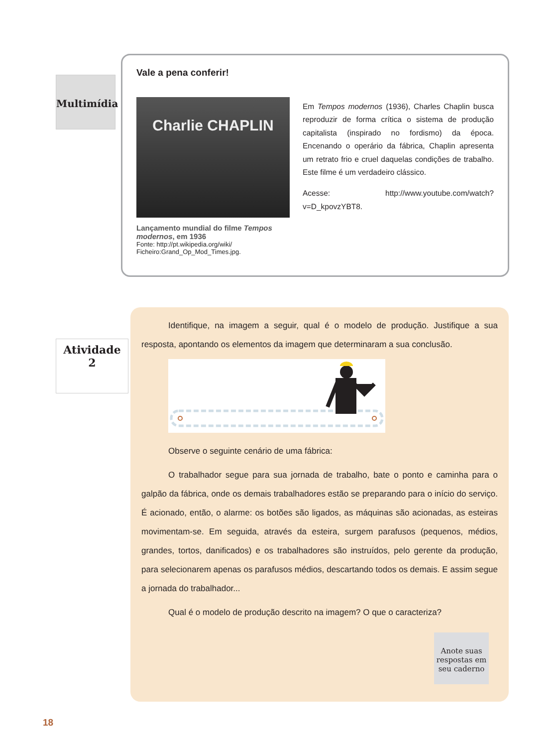Multimídia
Vale a pena conferir!
Charlie CHAPLIN
Lançamento mundial do filme Tempos modernos, em 1936
Fonte: http://pt.wikipedia.org/wiki/ Ficheiro:Grand_Op_Mod_Times.jpg.
Em Tempos modernos (1936), Charles Chaplin busca reproduzir de forma crítica o sistema de produção capitalista (inspirado no fordismo) da época. Encenando o operário da fábrica, Chaplin apresenta um retrato frio e cruel daquelas condições de trabalho. Este filme é um verdadeiro clássico.
Acesse: http://www.youtube.com/watch?v=D_kpovzYBT8.
Atividade
2
Identifique, na imagem a seguir, qual é o modelo de produção. Justifique a sua resposta, apontando os elementos da imagem que determinaram a sua conclusão.
Observe o seguinte cenário de uma fábrica:
O trabalhador segue para sua jornada de trabalho, bate o ponto e caminha para o galpão da fábrica, onde os demais trabalhadores estão se preparando para o início do serviço. É acionado, então, o alarme: os botões são ligados, as máquinas são acionadas, as esteiras movimentam-se. Em seguida, através da esteira, surgem parafusos (pequenos, médios, grandes, tortos, danificados) e os trabalhadores são instruídos, pelo gerente da produção, para selecionarem apenas os parafusos médios, descartando todos os demais. E assim segue a jornada do trabalhador...
Qual é o modelo de produção descrito na imagem? O que o caracteriza?
Anote suas respostas em seu caderno
18